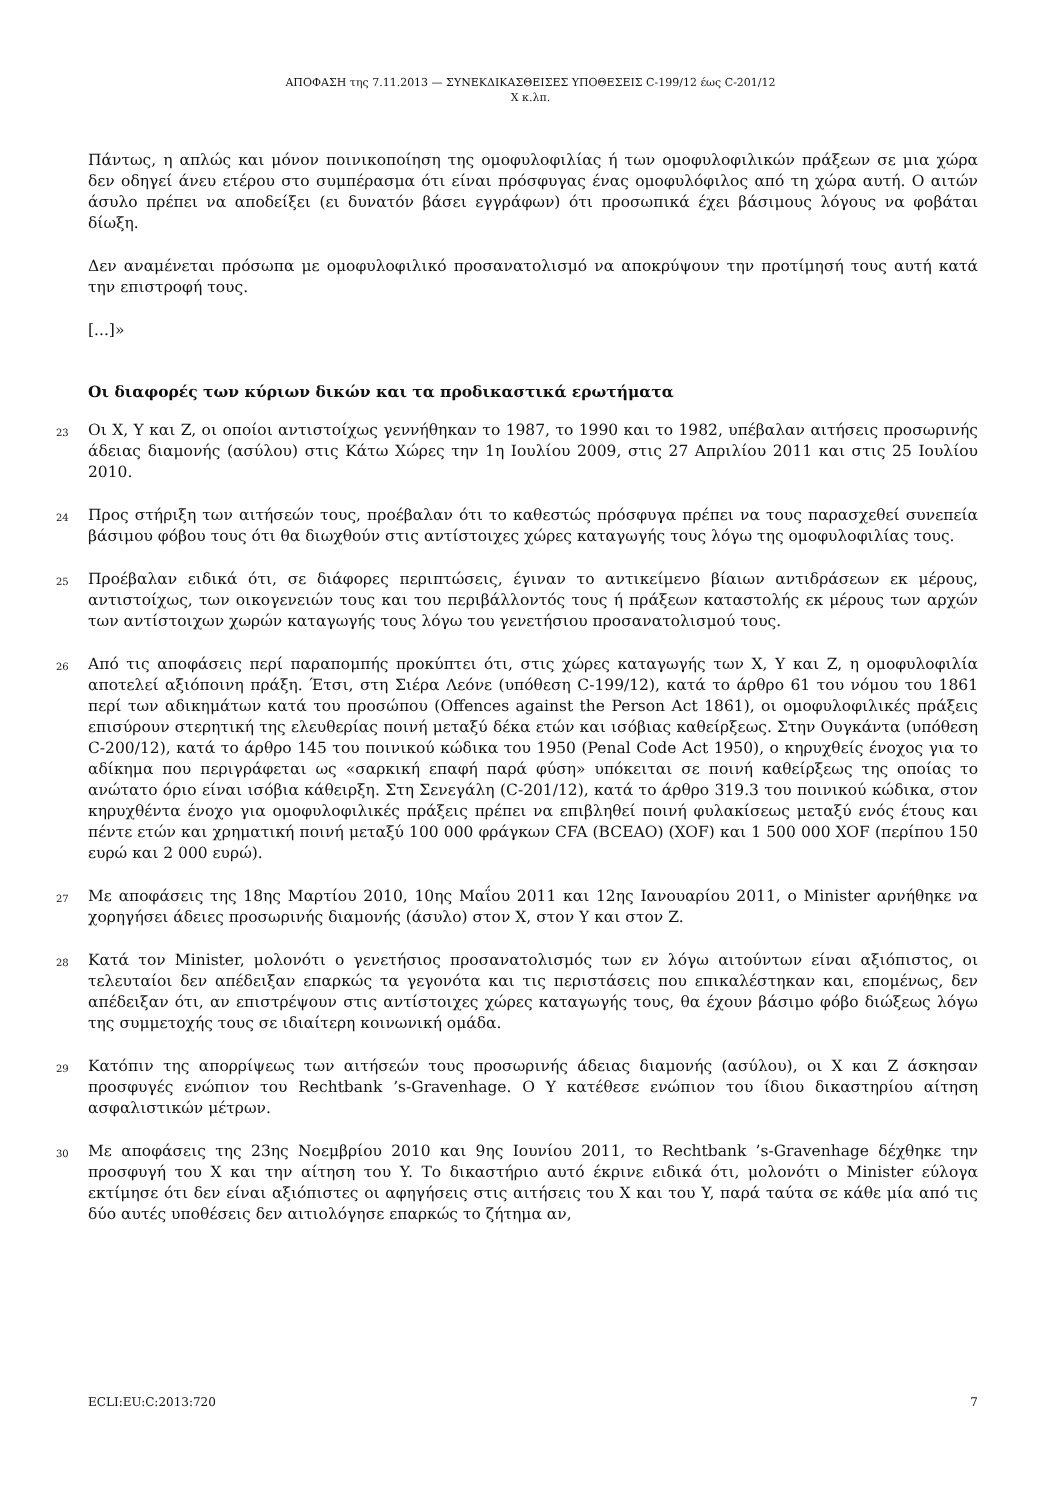ΑΠΟΦΑΣΗ της 7.11.2013 — ΣΥΝΕΚΔΙΚΑΣΘΕΙΣΕΣ ΥΠΟΘΕΣΕΙΣ C-199/12 έως C-201/12
X κ.λπ.
Πάντως, η απλώς και μόνον ποινικοποίηση της ομοφυλοφιλίας ή των ομοφυλοφιλικών πράξεων σε μια χώρα δεν οδηγεί άνευ ετέρου στο συμπέρασμα ότι είναι πρόσφυγας ένας ομοφυλόφιλος από τη χώρα αυτή. Ο αιτών άσυλο πρέπει να αποδείξει (ει δυνατόν βάσει εγγράφων) ότι προσωπικά έχει βάσιμους λόγους να φοβάται δίωξη.
Δεν αναμένεται πρόσωπα με ομοφυλοφιλικό προσανατολισμό να αποκρύψουν την προτίμησή τους αυτή κατά την επιστροφή τους.
[...]»
Οι διαφορές των κύριων δικών και τα προδικαστικά ερωτήματα
23
Οι X, Y και Z, οι οποίοι αντιστοίχως γεννήθηκαν το 1987, το 1990 και το 1982, υπέβαλαν αιτήσεις προσωρινής άδειας διαμονής (ασύλου) στις Κάτω Χώρες την 1η Ιουλίου 2009, στις 27 Απριλίου 2011 και στις 25 Ιουλίου 2010.
24
Προς στήριξη των αιτήσεών τους, προέβαλαν ότι το καθεστώς πρόσφυγα πρέπει να τους παρασχεθεί συνεπεία βάσιμου φόβου τους ότι θα διωχθούν στις αντίστοιχες χώρες καταγωγής τους λόγω της ομοφυλοφιλίας τους.
25
Προέβαλαν ειδικά ότι, σε διάφορες περιπτώσεις, έγιναν το αντικείμενο βίαιων αντιδράσεων εκ μέρους, αντιστοίχως, των οικογενειών τους και του περιβάλλοντός τους ή πράξεων καταστολής εκ μέρους των αρχών των αντίστοιχων χωρών καταγωγής τους λόγω του γενετήσιου προσανατολισμού τους.
26
Από τις αποφάσεις περί παραπομπής προκύπτει ότι, στις χώρες καταγωγής των X, Y και Z, η ομοφυλοφιλία αποτελεί αξιόποινη πράξη. Έτσι, στη Σιέρα Λεόνε (υπόθεση C-199/12), κατά το άρθρο 61 του νόμου του 1861 περί των αδικημάτων κατά του προσώπου (Offences against the Person Act 1861), οι ομοφυλοφιλικές πράξεις επισύρουν στερητική της ελευθερίας ποινή μεταξύ δέκα ετών και ισόβιας καθείρξεως. Στην Ουγκάντα (υπόθεση C-200/12), κατά το άρθρο 145 του ποινικού κώδικα του 1950 (Penal Code Act 1950), ο κηρυχθείς ένοχος για το αδίκημα που περιγράφεται ως «σαρκική επαφή παρά φύση» υπόκειται σε ποινή καθείρξεως της οποίας το ανώτατο όριο είναι ισόβια κάθειρξη. Στη Σενεγάλη (C-201/12), κατά το άρθρο 319.3 του ποινικού κώδικα, στον κηρυχθέντα ένοχο για ομοφυλοφιλικές πράξεις πρέπει να επιβληθεί ποινή φυλακίσεως μεταξύ ενός έτους και πέντε ετών και χρηματική ποινή μεταξύ 100 000 φράγκων CFA (BCEAO) (XOF) και 1 500 000 XOF (περίπου 150 ευρώ και 2 000 ευρώ).
27
Με αποφάσεις της 18ης Μαρτίου 2010, 10ης Μαΐου 2011 και 12ης Ιανουαρίου 2011, ο Minister αρνήθηκε να χορηγήσει άδειες προσωρινής διαμονής (άσυλο) στον X, στον Y και στον Z.
28
Κατά τον Minister, μολονότι ο γενετήσιος προσανατολισμός των εν λόγω αιτούντων είναι αξιόπιστος, οι τελευταίοι δεν απέδειξαν επαρκώς τα γεγονότα και τις περιστάσεις που επικαλέστηκαν και, επομένως, δεν απέδειξαν ότι, αν επιστρέψουν στις αντίστοιχες χώρες καταγωγής τους, θα έχουν βάσιμο φόβο διώξεως λόγω της συμμετοχής τους σε ιδιαίτερη κοινωνική ομάδα.
29
Κατόπιν της απορρίψεως των αιτήσεών τους προσωρινής άδειας διαμονής (ασύλου), οι X και Z άσκησαν προσφυγές ενώπιον του Rechtbank ’s-Gravenhage. Ο Y κατέθεσε ενώπιον του ίδιου δικαστηρίου αίτηση ασφαλιστικών μέτρων.
30
Με αποφάσεις της 23ης Νοεμβρίου 2010 και 9ης Ιουνίου 2011, το Rechtbank ’s-Gravenhage δέχθηκε την προσφυγή του X και την αίτηση του Y. Το δικαστήριο αυτό έκρινε ειδικά ότι, μολονότι ο Minister εύλογα εκτίμησε ότι δεν είναι αξιόπιστες οι αφηγήσεις στις αιτήσεις του X και του Y, παρά ταύτα σε κάθε μία από τις δύο αυτές υποθέσεις δεν αιτιολόγησε επαρκώς το ζήτημα αν,
ECLI:EU:C:2013:720 7